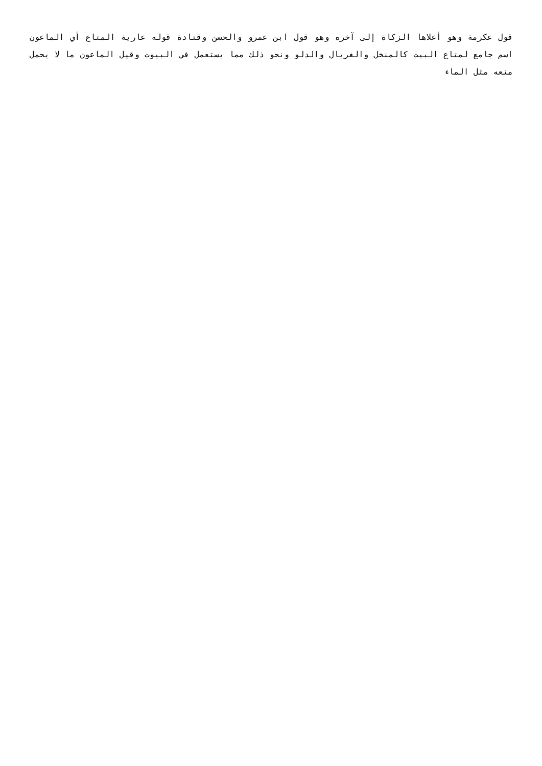قول عكرمة وهو أعلاها الزكاة إلى آخره وهو قول ابن عمرو والحسن وقتادة قوله عارية المتاع أي الماعون اسم جامع لمتاع البيت كالمنخل والغربال والدلو ونحو ذلك مما يستعمل في البيوت وقيل الماعون ما لا يحمل منعه مثل الماء